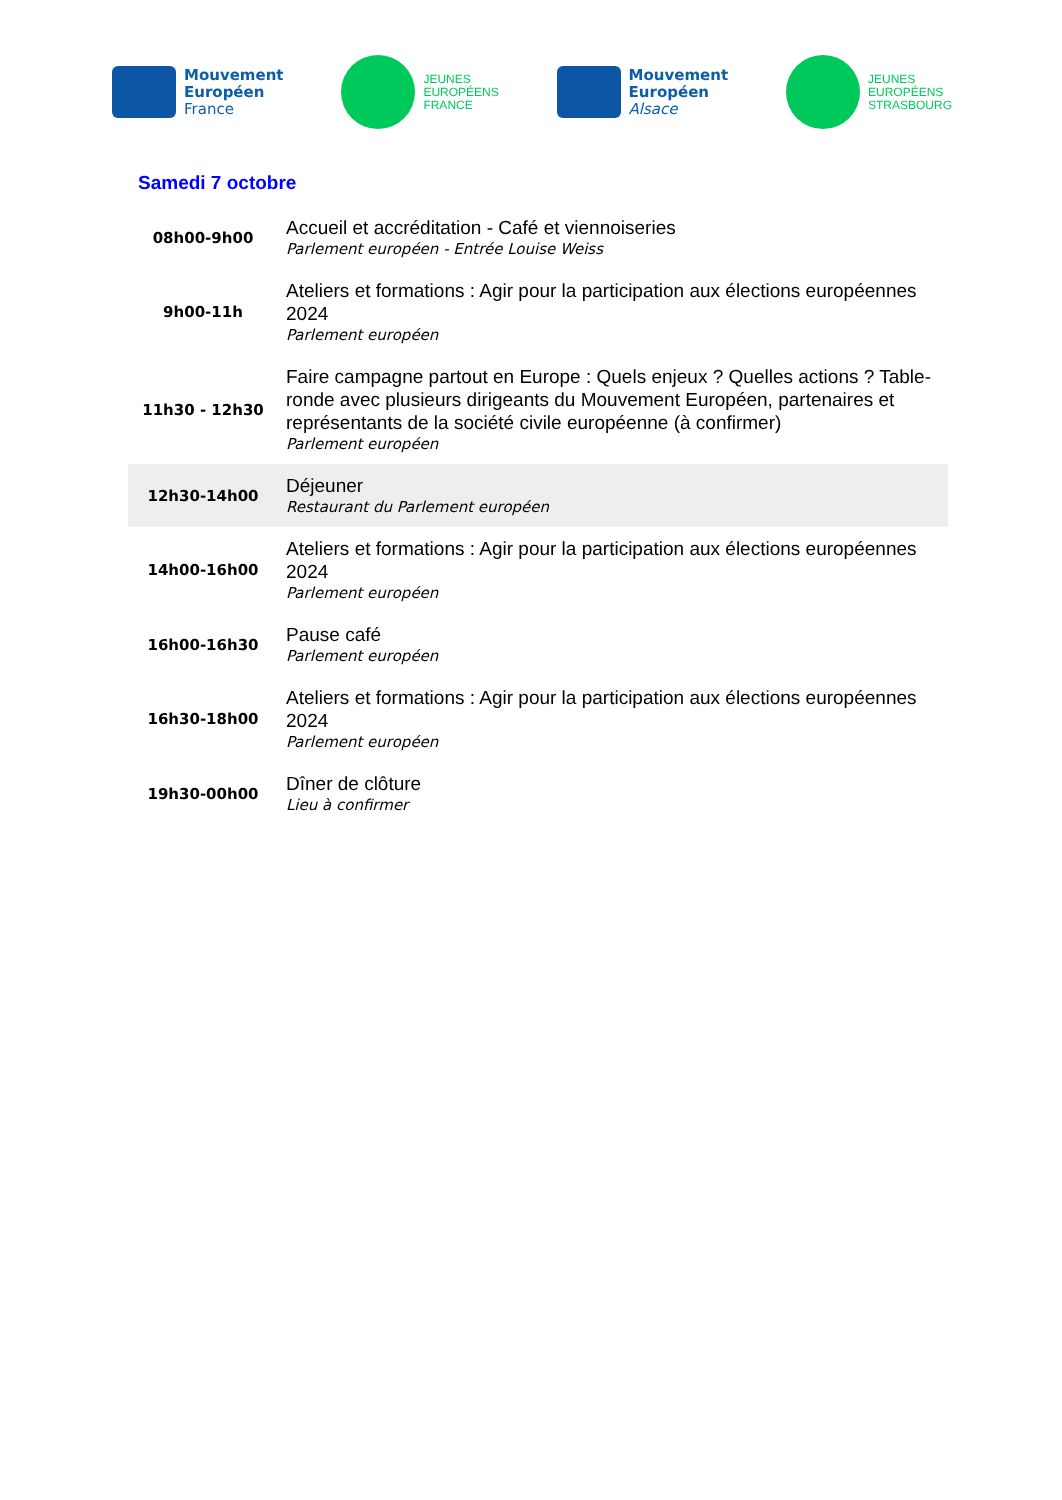Mouvement
Européen
France
JEUNES
EUROPÉENS
FRANCE
Mouvement
Européen
Alsace
JEUNES
EUROPÉENS
STRASBOURG
Samedi 7 octobre
| 08h00-9h00 | Accueil et accréditation - Café et viennoiseries Parlement européen - Entrée Louise Weiss |
| 9h00-11h | Ateliers et formations : Agir pour la participation aux élections européennes 2024 Parlement européen |
| 11h30 - 12h30 | Faire campagne partout en Europe : Quels enjeux ? Quelles actions ? Table-ronde avec plusieurs dirigeants du Mouvement Européen, partenaires et représentants de la société civile européenne (à confirmer) Parlement européen |
| 12h30-14h00 | Déjeuner Restaurant du Parlement européen |
| 14h00-16h00 | Ateliers et formations : Agir pour la participation aux élections européennes 2024 Parlement européen |
| 16h00-16h30 | Pause café Parlement européen |
| 16h30-18h00 | Ateliers et formations : Agir pour la participation aux élections européennes 2024 Parlement européen |
| 19h30-00h00 | Dîner de clôture Lieu à confirmer |